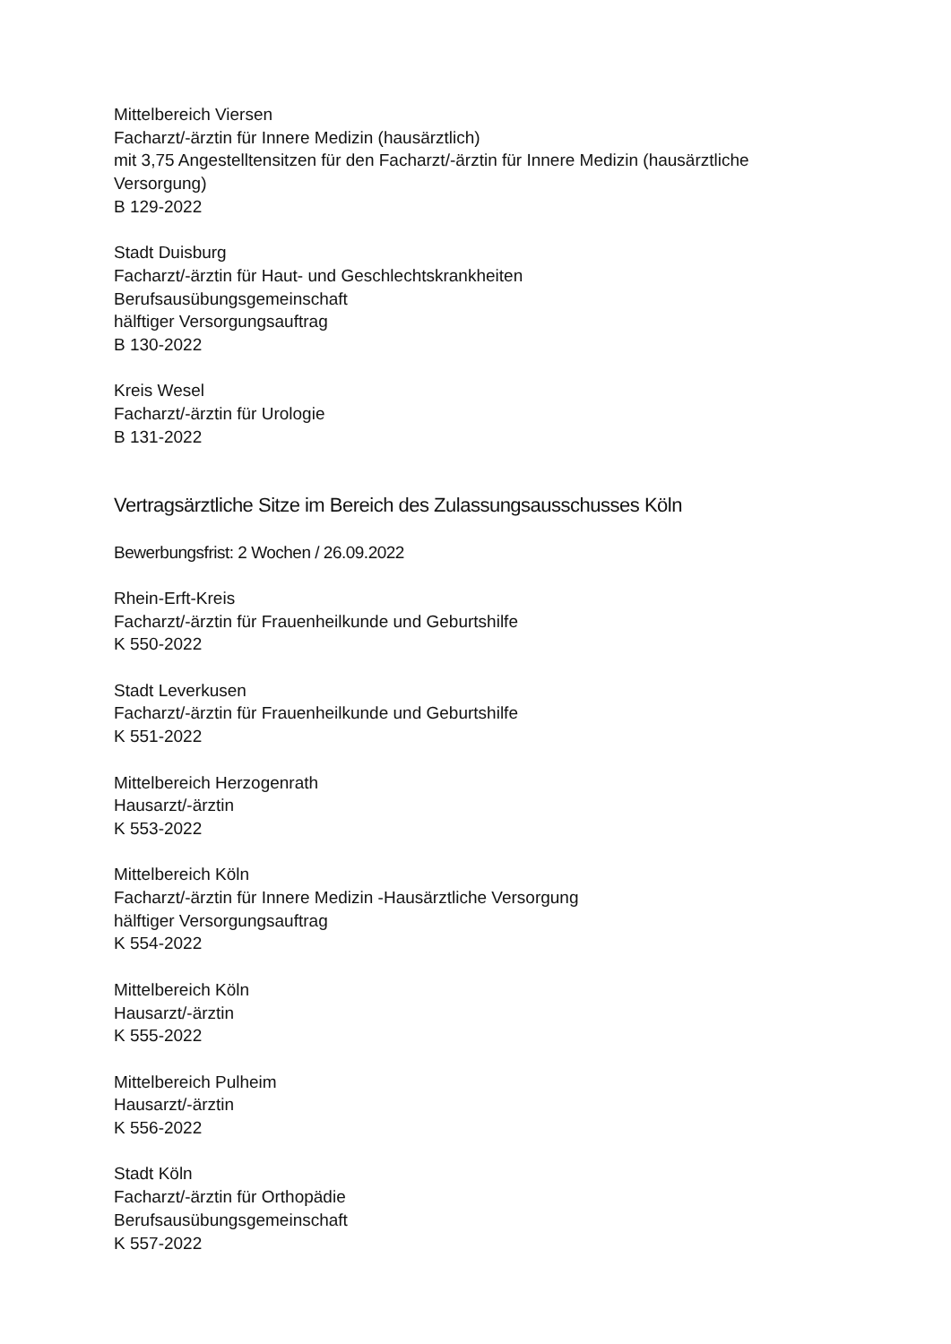Mittelbereich Viersen
Facharzt/-ärztin für Innere Medizin (hausärztlich)
mit 3,75 Angestelltensitzen für den Facharzt/-ärztin für Innere Medizin (hausärztliche Versorgung)
B 129-2022
Stadt Duisburg
Facharzt/-ärztin für Haut- und Geschlechtskrankheiten
Berufsausübungsgemeinschaft
hälftiger Versorgungsauftrag
B 130-2022
Kreis Wesel
Facharzt/-ärztin für Urologie
B 131-2022
Vertragsärztliche Sitze im Bereich des Zulassungsausschusses Köln
Bewerbungsfrist: 2 Wochen / 26.09.2022
Rhein-Erft-Kreis
Facharzt/-ärztin für Frauenheilkunde und Geburtshilfe
K 550-2022
Stadt Leverkusen
Facharzt/-ärztin für Frauenheilkunde und Geburtshilfe
K 551-2022
Mittelbereich Herzogenrath
Hausarzt/-ärztin
K 553-2022
Mittelbereich Köln
Facharzt/-ärztin für Innere Medizin -Hausärztliche Versorgung
hälftiger Versorgungsauftrag
K 554-2022
Mittelbereich Köln
Hausarzt/-ärztin
K 555-2022
Mittelbereich Pulheim
Hausarzt/-ärztin
K 556-2022
Stadt Köln
Facharzt/-ärztin für Orthopädie
Berufsausübungsgemeinschaft
K 557-2022